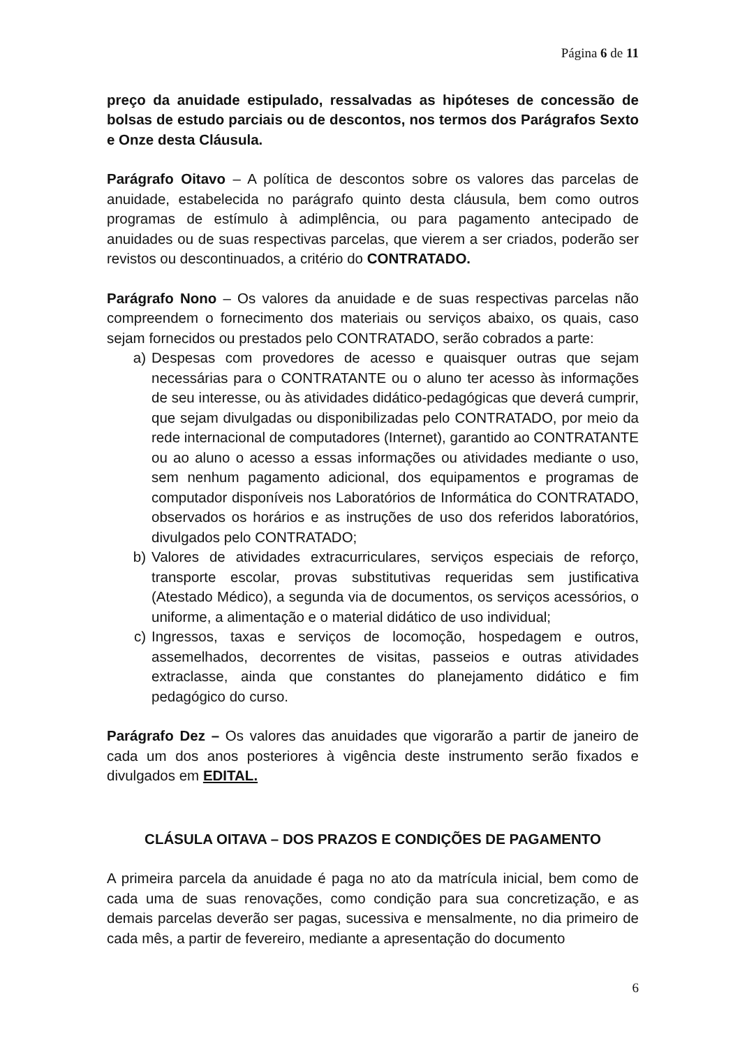Página 6 de 11
preço da anuidade estipulado, ressalvadas as hipóteses de concessão de bolsas de estudo parciais ou de descontos, nos termos dos Parágrafos Sexto e Onze desta Cláusula.
Parágrafo Oitavo – A política de descontos sobre os valores das parcelas de anuidade, estabelecida no parágrafo quinto desta cláusula, bem como outros programas de estímulo à adimplência, ou para pagamento antecipado de anuidades ou de suas respectivas parcelas, que vierem a ser criados, poderão ser revistos ou descontinuados, a critério do CONTRATADO.
Parágrafo Nono – Os valores da anuidade e de suas respectivas parcelas não compreendem o fornecimento dos materiais ou serviços abaixo, os quais, caso sejam fornecidos ou prestados pelo CONTRATADO, serão cobrados a parte:
a) Despesas com provedores de acesso e quaisquer outras que sejam necessárias para o CONTRATANTE ou o aluno ter acesso às informações de seu interesse, ou às atividades didático-pedagógicas que deverá cumprir, que sejam divulgadas ou disponibilizadas pelo CONTRATADO, por meio da rede internacional de computadores (Internet), garantido ao CONTRATANTE ou ao aluno o acesso a essas informações ou atividades mediante o uso, sem nenhum pagamento adicional, dos equipamentos e programas de computador disponíveis nos Laboratórios de Informática do CONTRATADO, observados os horários e as instruções de uso dos referidos laboratórios, divulgados pelo CONTRATADO;
b) Valores de atividades extracurriculares, serviços especiais de reforço, transporte escolar, provas substitutivas requeridas sem justificativa (Atestado Médico), a segunda via de documentos, os serviços acessórios, o uniforme, a alimentação e o material didático de uso individual;
c) Ingressos, taxas e serviços de locomoção, hospedagem e outros, assemelhados, decorrentes de visitas, passeios e outras atividades extraclasse, ainda que constantes do planejamento didático e fim pedagógico do curso.
Parágrafo Dez – Os valores das anuidades que vigorarão a partir de janeiro de cada um dos anos posteriores à vigência deste instrumento serão fixados e divulgados em EDITAL.
CLÁSULA OITAVA – DOS PRAZOS E CONDIÇÕES DE PAGAMENTO
A primeira parcela da anuidade é paga no ato da matrícula inicial, bem como de cada uma de suas renovações, como condição para sua concretização, e as demais parcelas deverão ser pagas, sucessiva e mensalmente, no dia primeiro de cada mês, a partir de fevereiro, mediante a apresentação do documento
6